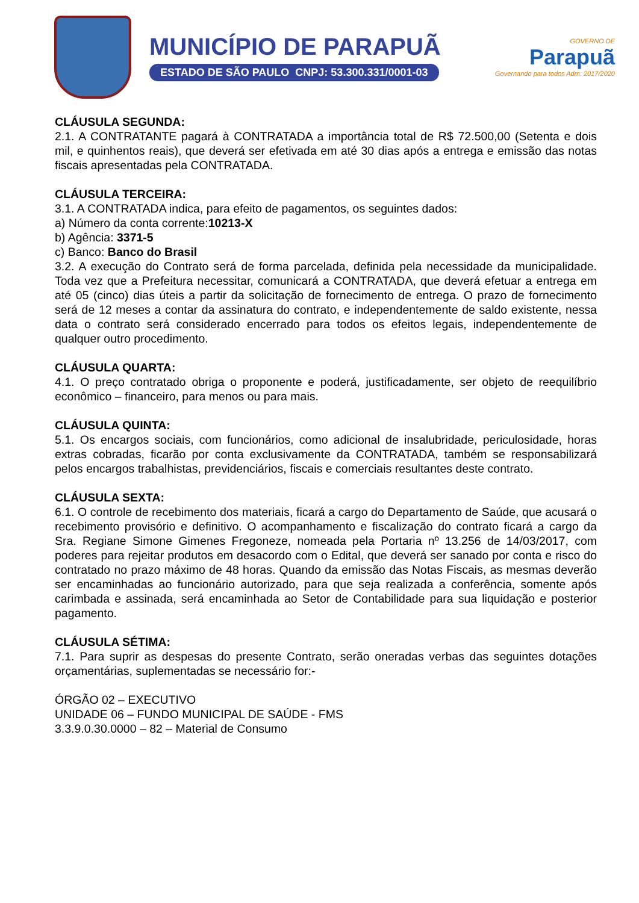MUNICÍPIO DE PARAPUÃ
ESTADO DE SÃO PAULO CNPJ: 53.300.331/0001-03
GOVERNO DE
Parapuã
Governando para todos Adm: 2017/2020
CLÁUSULA SEGUNDA:
2.1. A CONTRATANTE pagará à CONTRATADA a importância total de R$ 72.500,00 (Setenta e dois mil, e quinhentos reais), que deverá ser efetivada em até 30 dias após a entrega e emissão das notas fiscais apresentadas pela CONTRATADA.
CLÁUSULA TERCEIRA:
3.1. A CONTRATADA indica, para efeito de pagamentos, os seguintes dados:
a) Número da conta corrente:10213-X
b) Agência: 3371-5
c) Banco: Banco do Brasil
3.2. A execução do Contrato será de forma parcelada, definida pela necessidade da municipalidade. Toda vez que a Prefeitura necessitar, comunicará a CONTRATADA, que deverá efetuar a entrega em até 05 (cinco) dias úteis a partir da solicitação de fornecimento de entrega. O prazo de fornecimento será de 12 meses a contar da assinatura do contrato, e independentemente de saldo existente, nessa data o contrato será considerado encerrado para todos os efeitos legais, independentemente de qualquer outro procedimento.
CLÁUSULA QUARTA:
4.1. O preço contratado obriga o proponente e poderá, justificadamente, ser objeto de reequilíbrio econômico – financeiro, para menos ou para mais.
CLÁUSULA QUINTA:
5.1. Os encargos sociais, com funcionários, como adicional de insalubridade, periculosidade, horas extras cobradas, ficarão por conta exclusivamente da CONTRATADA, também se responsabilizará pelos encargos trabalhistas, previdenciários, fiscais e comerciais resultantes deste contrato.
CLÁUSULA SEXTA:
6.1. O controle de recebimento dos materiais, ficará a cargo do Departamento de Saúde, que acusará o recebimento provisório e definitivo. O acompanhamento e fiscalização do contrato ficará a cargo da Sra. Regiane Simone Gimenes Fregoneze, nomeada pela Portaria nº 13.256 de 14/03/2017, com poderes para rejeitar produtos em desacordo com o Edital, que deverá ser sanado por conta e risco do contratado no prazo máximo de 48 horas. Quando da emissão das Notas Fiscais, as mesmas deverão ser encaminhadas ao funcionário autorizado, para que seja realizada a conferência, somente após carimbada e assinada, será encaminhada ao Setor de Contabilidade para sua liquidação e posterior pagamento.
CLÁUSULA SÉTIMA:
7.1. Para suprir as despesas do presente Contrato, serão oneradas verbas das seguintes dotações orçamentárias, suplementadas se necessário for:-
ÓRGÃO 02 – EXECUTIVO
UNIDADE 06 – FUNDO MUNICIPAL DE SAÚDE - FMS
3.3.9.0.30.0000 – 82 – Material de Consumo